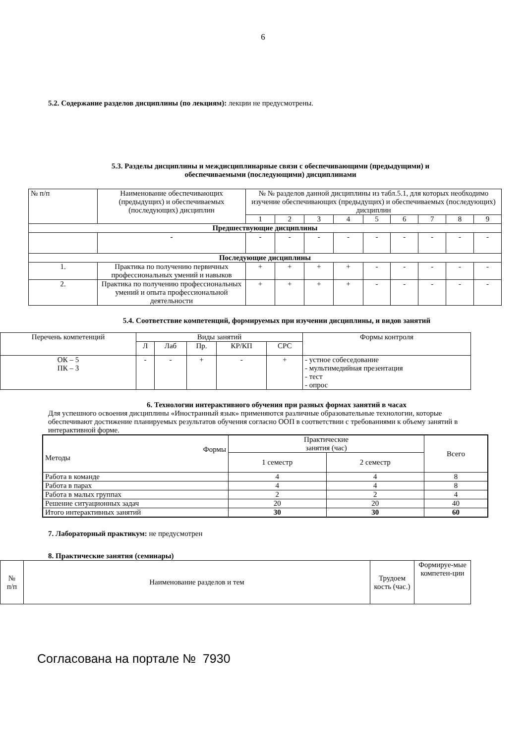6
5.2. Содержание разделов дисциплины (по лекциям): лекции не предусмотрены.
5.3. Разделы дисциплины и междисциплинарные связи с обеспечивающими (предыдущими) и
обеспечиваемыми (последующими) дисциплинами
| № п/п | Наименование обеспечивающих (предыдущих) и обеспечиваемых (последующих) дисциплин | № № разделов данной дисциплины из табл.5.1, для которых необходимо изучение обеспечивающих (предыдущих) и обеспечиваемых (последующих) дисциплин | | | | | | | | |
| | | 1 | 2 | 3 | 4 | 5 | 6 | 7 | 8 | 9 |
| Предшествующие дисциплины | | | | | | | | | | |
| | - | - | - | - | - | - | - | - | - | - |
| Последующие дисциплины | | | | | | | | | | |
| 1. | Практика по получению первичных профессиональных умений и навыков | + | + | + | + | - | - | - | - | - |
| 2. | Практика по получению профессиональных умений и опыта профессиональной деятельности | + | + | + | + | - | - | - | - | - |
5.4. Соответствие компетенций, формируемых при изучении дисциплины, и видов занятий
| Перечень компетенций | Виды занятий | | | | | Формы контроля |
| | Л | Лаб | Пр. | КР/КП | СРС | |
| ОК – 5 ПК – 3 | - | - | + | - | + | - устное собеседование - мультимедийная презентация - тест - опрос |
6. Технологии интерактивного обучения при разных формах занятий в часах
Для успешного освоения дисциплины «Иностранный язык» применяются различные образовательные технологии, которые обеспечивают достижение планируемых результатов обучения согласно ООП в соответствии с требованиями к объему занятий в интерактивной форме.
| Формы Методы | Практические занятия (час) | | Всего |
| | 1 семестр | 2 семестр | |
| Работа в команде | 4 | 4 | 8 |
| Работа в парах | 4 | 4 | 8 |
| Работа в малых группах | 2 | 2 | 4 |
| Решение ситуационных задач | 20 | 20 | 40 |
| Итого интерактивных занятий | 30 | 30 | 60 |
7. Лабораторный практикум: не предусмотрен
8. Практические занятия (семинары)
| № п/п | Наименование разделов и тем | Трудоем кость (час.) | Формируе-мые компетен-ции |
Согласована на портале № 7930